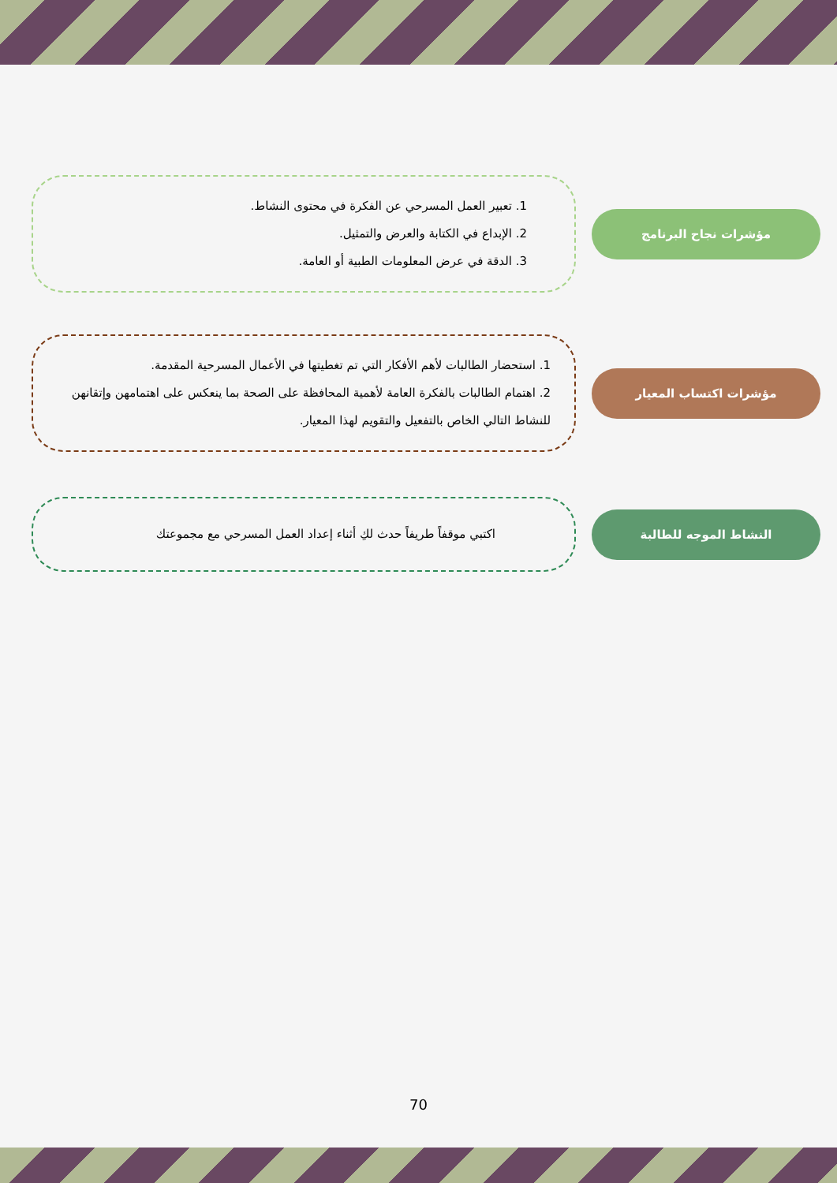مؤشرات نجاح البرنامج
1. تعبير العمل المسرحي عن الفكرة في محتوى النشاط.
2. الإبداع في الكتابة والعرض والتمثيل.
3. الدقة في عرض المعلومات الطبية أو العامة.
مؤشرات اكتساب المعيار
1. استحضار الطالبات لأهم الأفكار التي تم تغطيتها في الأعمال المسرحية المقدمة.
2. اهتمام الطالبات بالفكرة العامة لأهمية المحافظة على الصحة بما ينعكس على اهتمامهن وإتقانهن للنشاط التالي الخاص بالتفعيل والتقويم لهذا المعيار.
النشاط الموجه للطالبة
اكتبي موقفاً طريفاً حدث لكِ أثناء إعداد العمل المسرحي مع مجموعتك
70